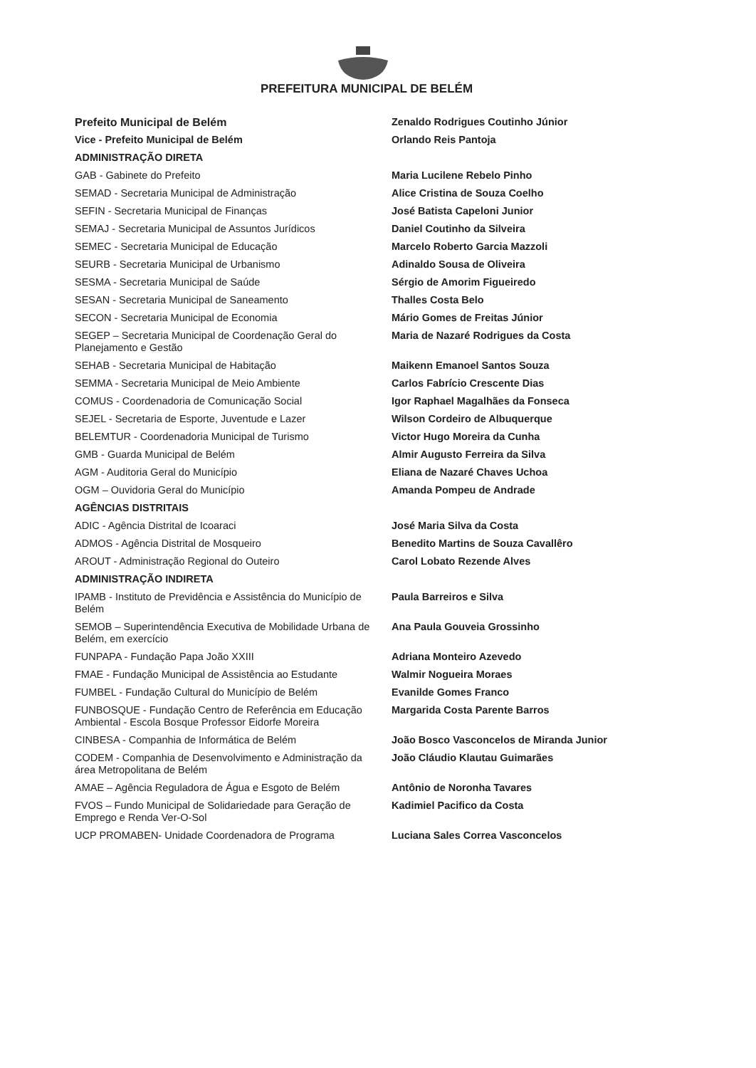PREFEITURA MUNICIPAL DE BELÉM
| Prefeito Municipal de Belém | Zenaldo Rodrigues Coutinho Júnior |
| Vice - Prefeito Municipal de Belém | Orlando Reis Pantoja |
| ADMINISTRAÇÃO DIRETA | |
| GAB - Gabinete do Prefeito | Maria Lucilene Rebelo Pinho |
| SEMAD - Secretaria Municipal de Administração | Alice Cristina de Souza Coelho |
| SEFIN - Secretaria Municipal de Finanças | José Batista Capeloni Junior |
| SEMAJ - Secretaria Municipal de Assuntos Jurídicos | Daniel Coutinho da Silveira |
| SEMEC - Secretaria Municipal de Educação | Marcelo Roberto Garcia Mazzoli |
| SEURB - Secretaria Municipal de Urbanismo | Adinaldo Sousa de Oliveira |
| SESMA - Secretaria Municipal de Saúde | Sérgio de Amorim Figueiredo |
| SESAN - Secretaria Municipal de Saneamento | Thalles Costa Belo |
| SECON - Secretaria Municipal de Economia | Mário Gomes de Freitas Júnior |
| SEGEP – Secretaria Municipal de Coordenação Geral do Planejamento e Gestão | Maria de Nazaré Rodrigues da Costa |
| SEHAB - Secretaria Municipal de Habitação | Maikenn Emanoel Santos Souza |
| SEMMA - Secretaria Municipal de Meio Ambiente | Carlos Fabrício Crescente Dias |
| COMUS - Coordenadoria de Comunicação Social | Igor Raphael Magalhães da Fonseca |
| SEJEL - Secretaria de Esporte, Juventude e Lazer | Wilson Cordeiro de Albuquerque |
| BELEMTUR - Coordenadoria Municipal de Turismo | Victor Hugo Moreira da Cunha |
| GMB - Guarda Municipal de Belém | Almir Augusto Ferreira da Silva |
| AGM - Auditoria Geral do Município | Eliana de Nazaré Chaves Uchoa |
| OGM – Ouvidoria Geral do Município | Amanda Pompeu de Andrade |
| AGÊNCIAS DISTRITAIS | |
| ADIC - Agência Distrital de Icoaraci | José Maria Silva da Costa |
| ADMOS - Agência Distrital de Mosqueiro | Benedito Martins de Souza Cavallêro |
| AROUT - Administração Regional do Outeiro | Carol Lobato Rezende Alves |
| ADMINISTRAÇÃO INDIRETA | |
| IPAMB - Instituto de Previdência e Assistência do Município de Belém | Paula Barreiros e Silva |
| SEMOB – Superintendência Executiva de Mobilidade Urbana de Belém, em exercício | Ana Paula Gouveia Grossinho |
| FUNPAPA - Fundação Papa João XXIII | Adriana Monteiro Azevedo |
| FMAE - Fundação Municipal de Assistência ao Estudante | Walmir Nogueira Moraes |
| FUMBEL - Fundação Cultural do Município de Belém | Evanilde Gomes Franco |
| FUNBOSQUE - Fundação Centro de Referência em Educação Ambiental - Escola Bosque Professor Eidorfe Moreira | Margarida Costa Parente Barros |
| CINBESA - Companhia de Informática de Belém | João Bosco Vasconcelos de Miranda Junior |
| CODEM - Companhia de Desenvolvimento e Administração da área Metropolitana de Belém | João Cláudio Klautau Guimarães |
| AMAE – Agência Reguladora de Água e Esgoto de Belém | Antônio de Noronha Tavares |
| FVOS – Fundo Municipal de Solidariedade para Geração de Emprego e Renda Ver-O-Sol | Kadimiel Pacifico da Costa |
| UCP PROMABEN- Unidade Coordenadora de Programa | Luciana Sales Correa Vasconcelos |